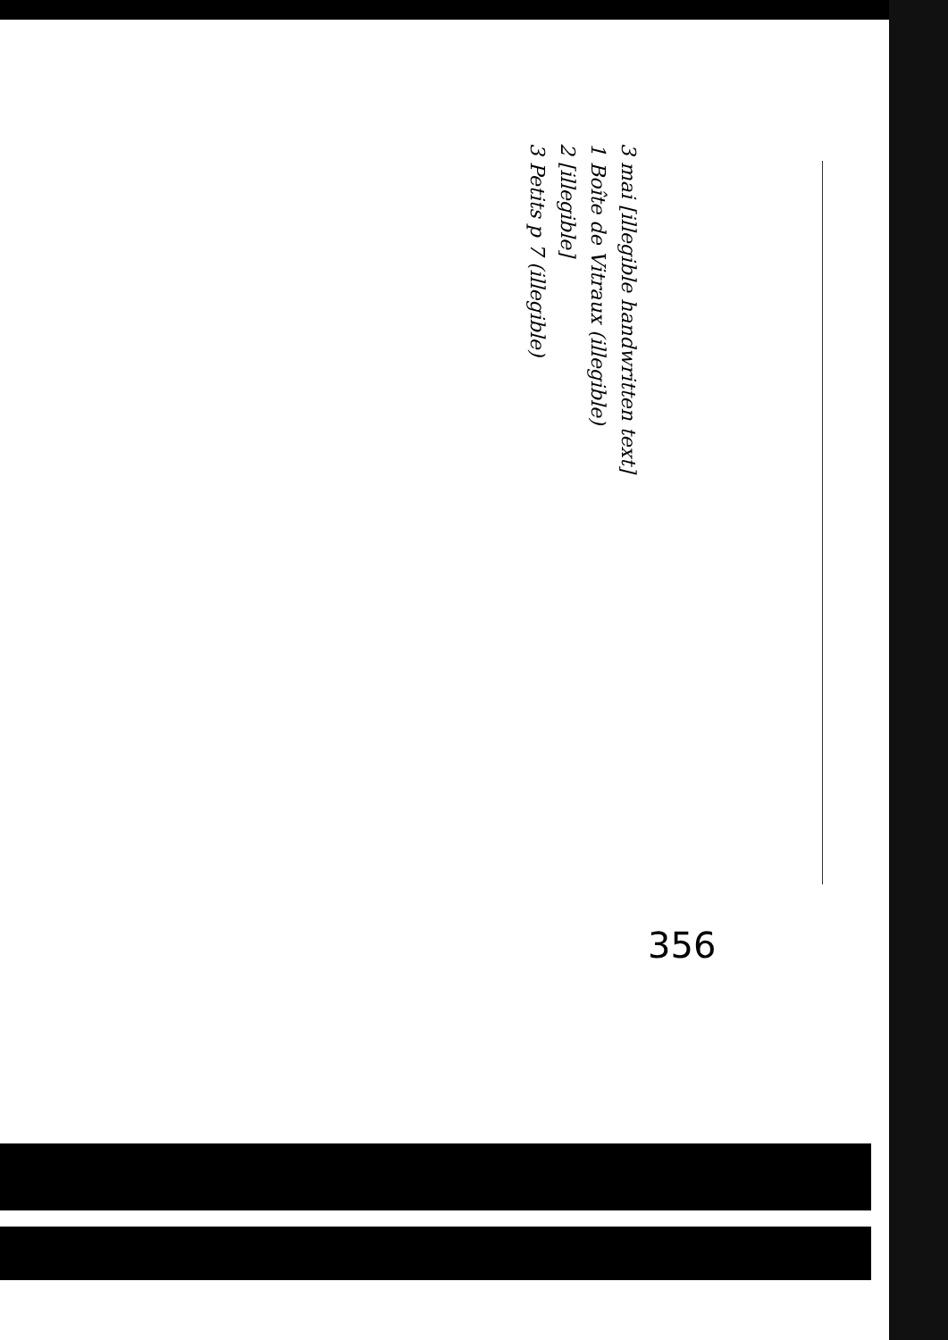356
3 mai [illegible handwritten text]
1 Boîte de Vitraux (illegible)
2 [illegible]
3 Petits p 7 (illegible)